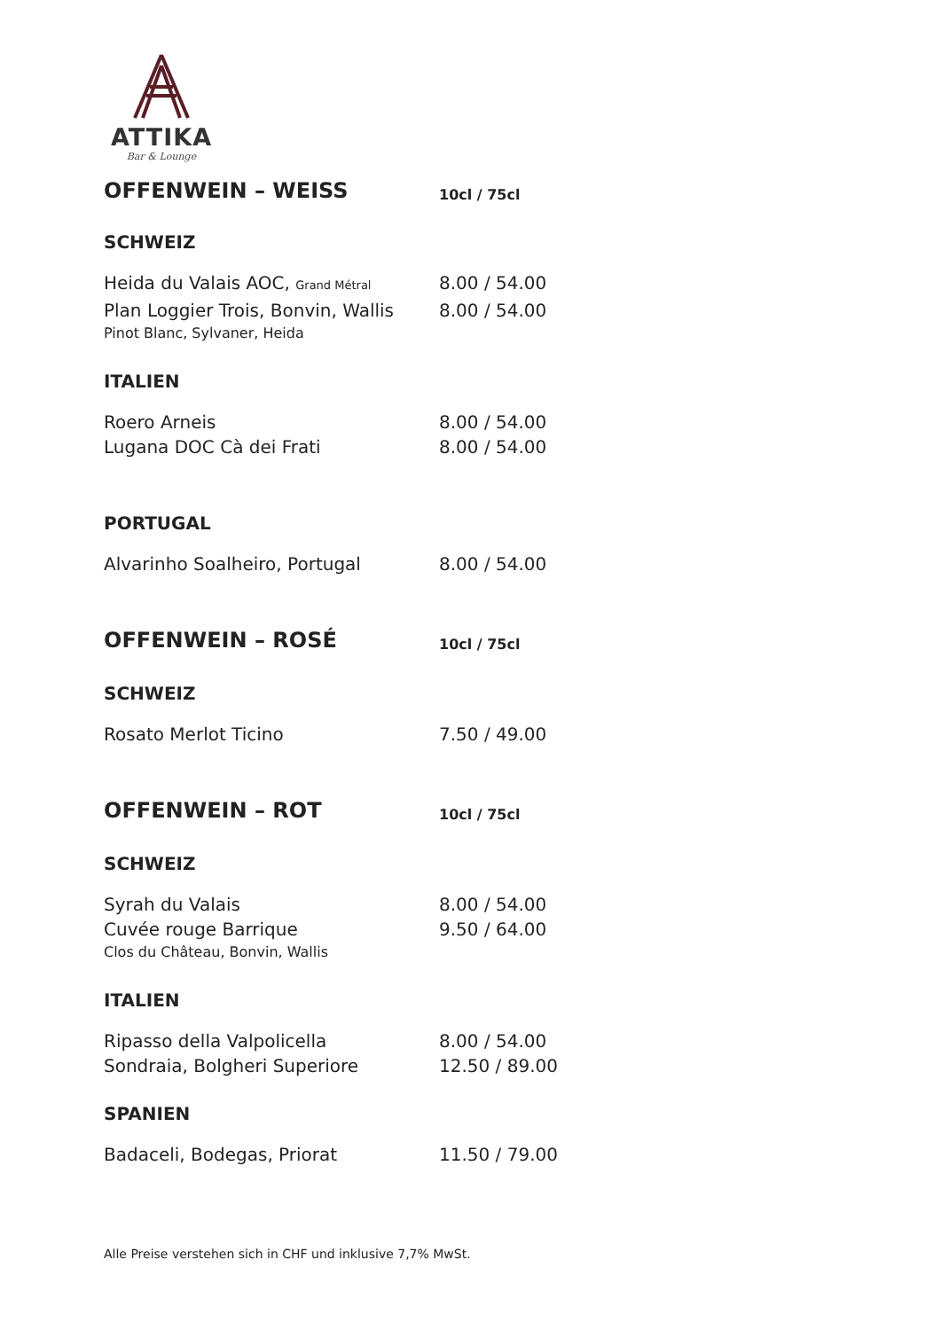ATTIKA
Bar & Lounge
OFFENWEIN – WEISS 10cl / 75cl
SCHWEIZ
Heida du Valais AOC, Grand Métral 8.00 / 54.00
Plan Loggier Trois, Bonvin, Wallis 8.00 / 54.00
Pinot Blanc, Sylvaner, Heida
ITALIEN
Roero Arneis 8.00 / 54.00
Lugana DOC Cà dei Frati 8.00 / 54.00
PORTUGAL
Alvarinho Soalheiro, Portugal 8.00 / 54.00
OFFENWEIN – ROSÉ 10cl / 75cl
SCHWEIZ
Rosato Merlot Ticino 7.50 / 49.00
OFFENWEIN – ROT 10cl / 75cl
SCHWEIZ
Syrah du Valais 8.00 / 54.00
Cuvée rouge Barrique 9.50 / 64.00
Clos du Château, Bonvin, Wallis
ITALIEN
Ripasso della Valpolicella 8.00 / 54.00
Sondraia, Bolgheri Superiore 12.50 / 89.00
SPANIEN
Badaceli, Bodegas, Priorat 11.50 / 79.00
Alle Preise verstehen sich in CHF und inklusive 7,7% MwSt.